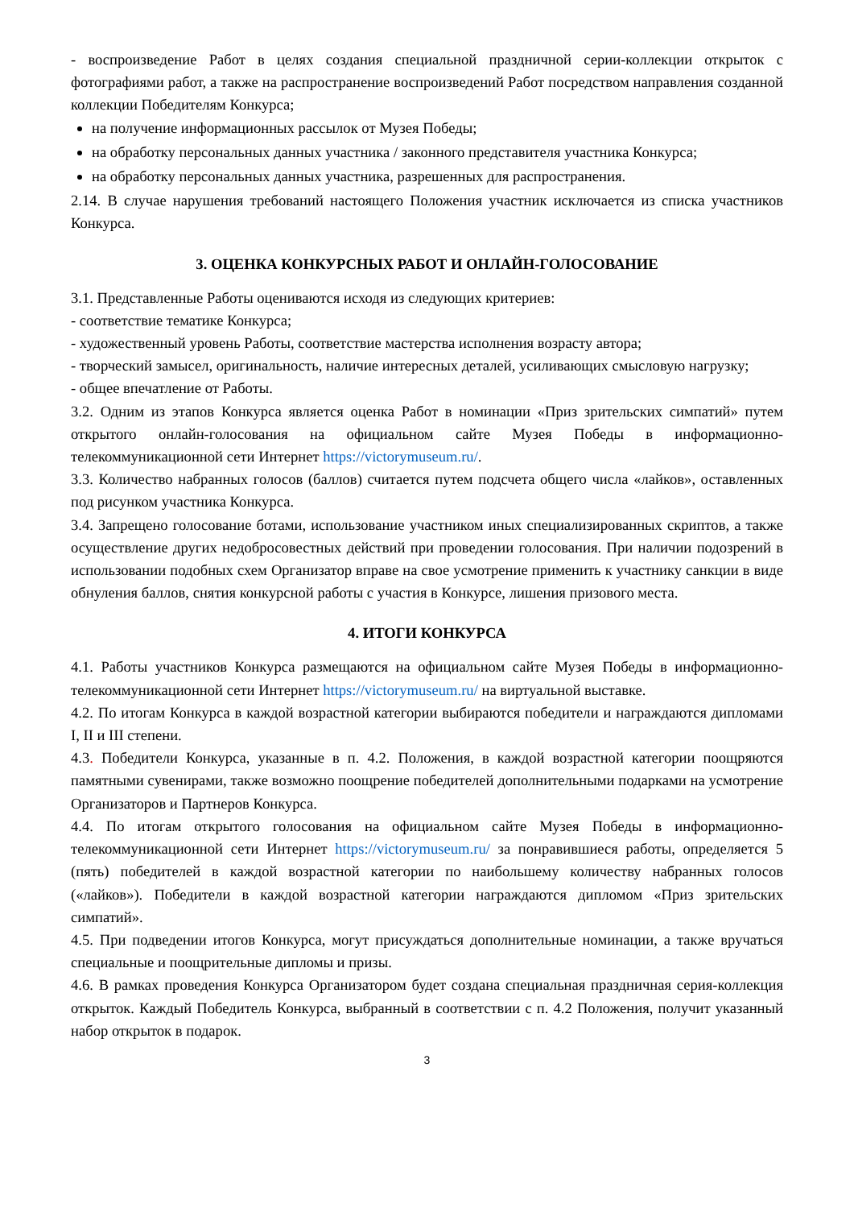- воспроизведение Работ в целях создания специальной праздничной серии-коллекции открыток с фотографиями работ, а также на распространение воспроизведений Работ посредством направления созданной коллекции Победителям Конкурса;
на получение информационных рассылок от Музея Победы;
на обработку персональных данных участника / законного представителя участника Конкурса;
на обработку персональных данных участника, разрешенных для распространения.
2.14. В случае нарушения требований настоящего Положения участник исключается из списка участников Конкурса.
3. ОЦЕНКА КОНКУРСНЫХ РАБОТ И ОНЛАЙН-ГОЛОСОВАНИЕ
3.1. Представленные Работы оцениваются исходя из следующих критериев:
- соответствие тематике Конкурса;
- художественный уровень Работы, соответствие мастерства исполнения возрасту автора;
- творческий замысел, оригинальность, наличие интересных деталей, усиливающих смысловую нагрузку;
- общее впечатление от Работы.
3.2. Одним из этапов Конкурса является оценка Работ в номинации «Приз зрительских симпатий» путем открытого онлайн-голосования на официальном сайте Музея Победы в информационно-телекоммуникационной сети Интернет https://victorymuseum.ru/.
3.3. Количество набранных голосов (баллов) считается путем подсчета общего числа «лайков», оставленных под рисунком участника Конкурса.
3.4. Запрещено голосование ботами, использование участником иных специализированных скриптов, а также осуществление других недобросовестных действий при проведении голосования. При наличии подозрений в использовании подобных схем Организатор вправе на свое усмотрение применить к участнику санкции в виде обнуления баллов, снятия конкурсной работы с участия в Конкурсе, лишения призового места.
4. ИТОГИ КОНКУРСА
4.1. Работы участников Конкурса размещаются на официальном сайте Музея Победы в информационно-телекоммуникационной сети Интернет https://victorymuseum.ru/ на виртуальной выставке.
4.2. По итогам Конкурса в каждой возрастной категории выбираются победители и награждаются дипломами I, II и III степени.
4.3. Победители Конкурса, указанные в п. 4.2. Положения, в каждой возрастной категории поощряются памятными сувенирами, также возможно поощрение победителей дополнительными подарками на усмотрение Организаторов и Партнеров Конкурса.
4.4. По итогам открытого голосования на официальном сайте Музея Победы в информационно-телекоммуникационной сети Интернет https://victorymuseum.ru/ за понравившиеся работы, определяется 5 (пять) победителей в каждой возрастной категории по наибольшему количеству набранных голосов («лайков»). Победители в каждой возрастной категории награждаются дипломом «Приз зрительских симпатий».
4.5. При подведении итогов Конкурса, могут присуждаться дополнительные номинации, а также вручаться специальные и поощрительные дипломы и призы.
4.6. В рамках проведения Конкурса Организатором будет создана специальная праздничная серия-коллекция открыток. Каждый Победитель Конкурса, выбранный в соответствии с п. 4.2 Положения, получит указанный набор открыток в подарок.
3